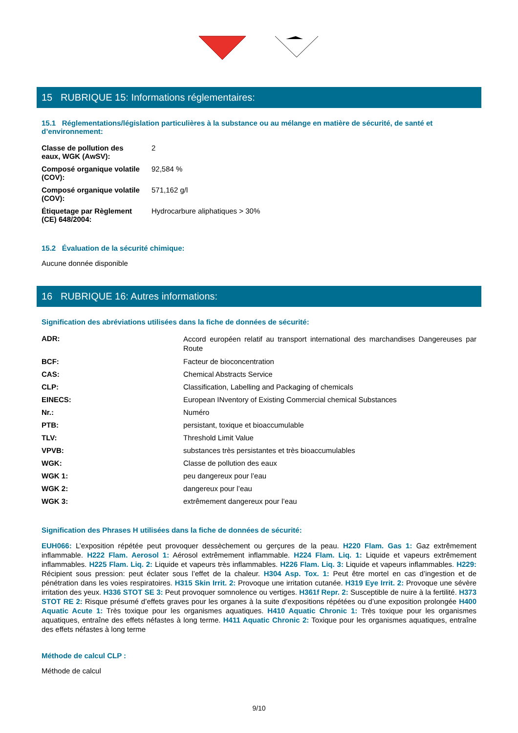15 RUBRIQUE 15: Informations réglementaires:
15.1 Réglementations/législation particulières à la substance ou au mélange en matière de sécurité, de santé et d’environnement:
| Classe de pollution des eaux, WGK (AwSV): | 2 |
| Composé organique volatile (COV): | 92,584 % |
| Composé organique volatile (COV): | 571,162 g/l |
| Étiquetage par Règlement (CE) 648/2004: | Hydrocarbure aliphatiques > 30% |
15.2 Évaluation de la sécurité chimique:
Aucune donnée disponible
16 RUBRIQUE 16: Autres informations:
Signification des abréviations utilisées dans la fiche de données de sécurité:
| ADR: | Accord européen relatif au transport international des marchandises Dangereuses par Route |
| BCF: | Facteur de bioconcentration |
| CAS: | Chemical Abstracts Service |
| CLP: | Classification, Labelling and Packaging of chemicals |
| EINECS: | European INventory of Existing Commercial chemical Substances |
| Nr.: | Numéro |
| PTB: | persistant, toxique et bioaccumulable |
| TLV: | Threshold Limit Value |
| VPVB: | substances très persistantes et très bioaccumulables |
| WGK: | Classe de pollution des eaux |
| WGK 1: | peu dangereux pour l’eau |
| WGK 2: | dangereux pour l’eau |
| WGK 3: | extrêmement dangereux pour l’eau |
Signification des Phrases H utilisées dans la fiche de données de sécurité:
EUH066: L’exposition répétée peut provoquer dessèchement ou gerçures de la peau. H220 Flam. Gas 1: Gaz extrêmement inflammable. H222 Flam. Aerosol 1: Aérosol extrêmement inflammable. H224 Flam. Liq. 1: Liquide et vapeurs extrêmement inflammables. H225 Flam. Liq. 2: Liquide et vapeurs très inflammables. H226 Flam. Liq. 3: Liquide et vapeurs inflammables. H229: Récipient sous pression: peut éclater sous l’effet de la chaleur. H304 Asp. Tox. 1: Peut être mortel en cas d’ingestion et de pénétration dans les voies respiratoires. H315 Skin Irrit. 2: Provoque une irritation cutanée. H319 Eye Irrit. 2: Provoque une sévère irritation des yeux. H336 STOT SE 3: Peut provoquer somnolence ou vertiges. H361f Repr. 2: Susceptible de nuire à la fertilité. H373 STOT RE 2: Risque présumé d’effets graves pour les organes à la suite d’expositions répétées ou d’une exposition prolongée H400 Aquatic Acute 1: Très toxique pour les organismes aquatiques. H410 Aquatic Chronic 1: Très toxique pour les organismes aquatiques, entraîne des effets néfastes à long terme. H411 Aquatic Chronic 2: Toxique pour les organismes aquatiques, entraîne des effets néfastes à long terme
Méthode de calcul CLP :
Méthode de calcul
9/10